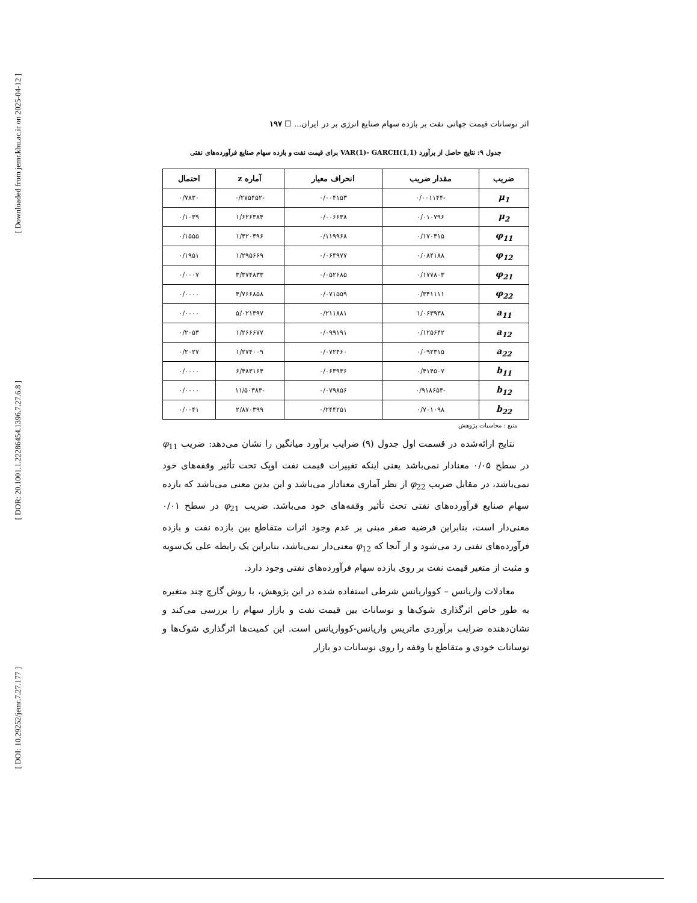[ Downloaded from jemr.khu.ac.ir on 2025-04-12 ]
[ DOR: 20.1001.1.22286454.1396.7.27.6.8 ]
[ DOI: 10.29252/jemr.7.27.177 ]
اثر نوسانات قیمت جهانی نفت بر بازده سهام صنایع انرژی بر در ایران... ☐ ۱۹۷
جدول ۹: نتایج حاصل از برآورد VAR(1)- GARCH(1,1) برای قیمت نفت و بازده سهام صنایع فرآورده‌های نفتی
| ضریب | مقدار ضریب | انحراف معیار | آماره z | احتمال |
| --- | --- | --- | --- | --- |
| μ<sub>1</sub> | -۰/۰۰۱۱۴۴ | ۰/۰۰۴۱۵۳ | -۰/۲۷۵۴۵۲ | ۰/۷۸۳۰ |
| μ<sub>2</sub> | ۰/۰۱۰۷۹۶ | ۰/۰۰۶۶۳۸ | ۱/۶۲۶۳۸۴ | ۰/۱۰۳۹ |
| φ<sub>11</sub> | ۰/۱۷۰۴۱۵ | ۰/۱۱۹۹۶۸ | ۱/۴۲۰۴۹۶ | ۰/۱۵۵۵ |
| φ<sub>12</sub> | ۰/۰۸۴۱۸۸ | ۰/۰۶۴۹۷۷ | ۱/۲۹۵۶۶۹ | ۰/۱۹۵۱ |
| φ<sub>21</sub> | ۰/۱۷۷۸۰۳ | ۰/۰۵۲۶۸۵ | ۳/۳۷۴۸۳۳ | ۰/۰۰۰۷ |
| φ<sub>22</sub> | ۰/۳۴۱۱۱۱ | ۰/۰۷۱۵۵۹ | ۴/۷۶۶۸۵۸ | ۰/۰۰۰۰ |
| a<sub>11</sub> | ۱/۰۶۳۹۳۸ | ۰/۲۱۱۸۸۱ | ۵/۰۲۱۳۹۷ | ۰/۰۰۰۰ |
| a<sub>12</sub> | ۰/۱۲۵۶۴۲ | ۰/۰۹۹۱۹۱ | ۱/۲۶۶۶۷۷ | ۰/۲۰۵۳ |
| a<sub>22</sub> | ۰/۰۹۲۳۱۵ | ۰/۰۷۲۴۶۰ | ۱/۲۷۴۰۰۹ | ۰/۲۰۲۷ |
| b<sub>11</sub> | ۰/۴۱۴۵۰۷ | ۰/۰۶۳۹۳۶ | ۶/۴۸۳۱۶۴ | ۰/۰۰۰۰ |
| b<sub>12</sub> | -۰/۹۱۸۶۵۴ | ۰/۰۷۹۸۵۶ | -۱۱/۵۰۳۸۳ | ۰/۰۰۰۰ |
| b<sub>22</sub> | ۰/۷۰۱۰۹۸ | ۰/۲۴۴۲۵۱ | ۲/۸۷۰۳۹۹ | ۰/۰۰۴۱ |
منبع : محاسبات پژوهش
نتایج ارائه‌شده در قسمت اول جدول (۹) ضرایب برآورد میانگین را نشان می‌دهد: ضریب φ<sub>11</sub> در سطح ۰/۰۵ معنادار نمی‌باشد یعنی اینکه تغییرات قیمت نفت اوپک تحت تأثیر وقفه‌های خود نمی‌باشد، در مقابل ضریب φ<sub>22</sub> از نظر آماری معنادار می‌باشد و این بدین معنی می‌باشد که بازده سهام صنایع فرآورده‌های نفتی تحت تأثیر وقفه‌های خود می‌باشد. ضریب φ<sub>21</sub> در سطح ۰/۰۱ معنی‌دار است، بنابراین فرضیه صفر مبنی بر عدم وجود اثرات متقاطع بین بازده نفت و بازده فرآورده‌های نفتی رد می‌شود و از آنجا که φ<sub>12</sub> معنی‌دار نمی‌باشد، بنابراین یک رابطه علی یک‌سویه و مثبت از متغیر قیمت نفت بر روی بازده سهام فرآورده‌های نفتی وجود دارد.
معادلات واریانس – کوواریانس شرطی استفاده شده در این پژوهش، با روش گارچ چند متغیره به طور خاص اثرگذاری شوک‌ها و نوسانات بین قیمت نفت و بازار سهام را بررسی می‌کند و نشان‌دهنده ضرایب برآوردی ماتریس واریانس-کوواریانس است. این کمیت‌ها اثرگذاری شوک‌ها و نوسانات خودی و متقاطع با وقفه را روی نوسانات دو بازار